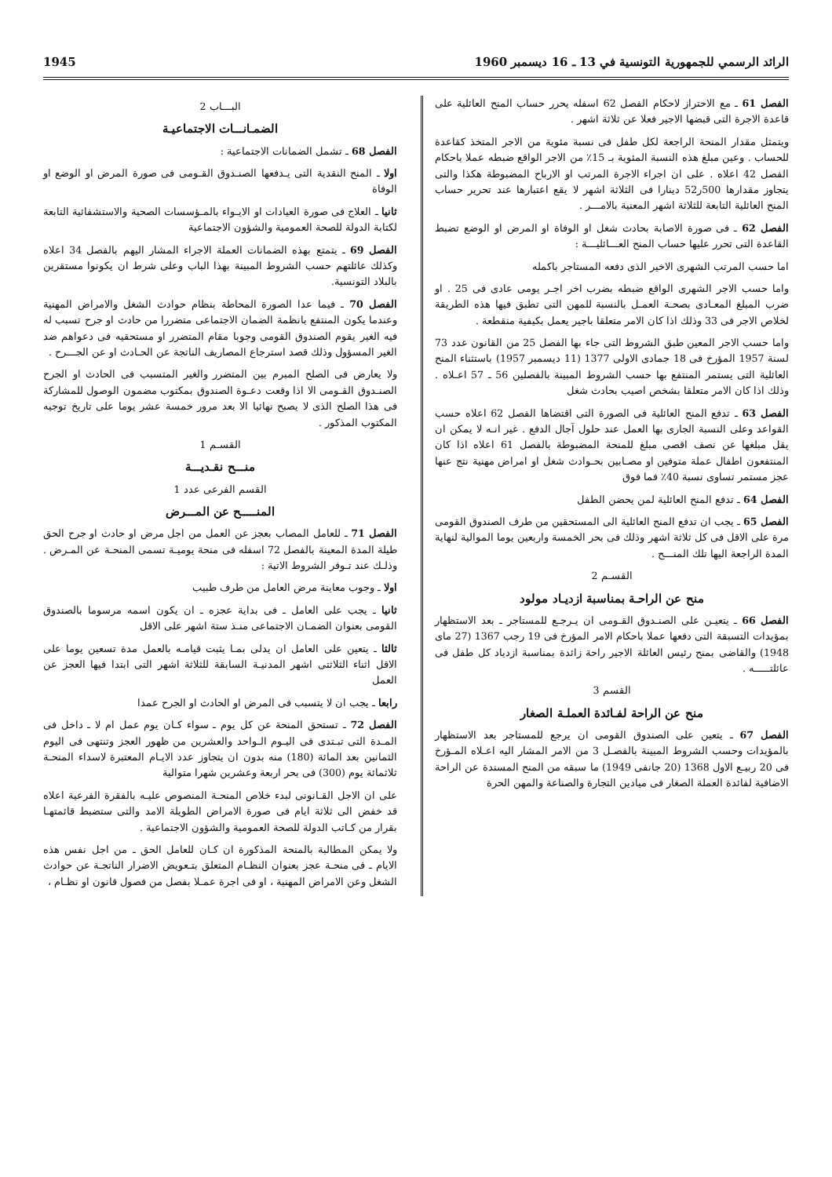الرائد الرسمي للجمهورية التونسية في 13 ـ 16 ديسمبر 1960 1945
الفصل 61 ـ مع الاحتراز لاحكام الفصل 62 اسفله يحرر حساب المنح العائلية على قاعدة الاجرة التى قبضها الاجير فعلا عن ثلاثة اشهر .
ويتمثل مقدار المنحة الراجعة لكل طفل فى نسبة مئوية من الاجر المتخذ كقاعدة للحساب . وعين مبلغ هذه النسبة المئوية بـ 15٪ من الاجر الواقع ضبطه عملا باحكام الفصل 42 اعلاه . على ان اجراء الاجرة المرتب او الارباح المضبوطة هكذا والتى يتجاوز مقدارها 500ر52 دينارا فى الثلاثة اشهر لا يقع اعتبارها عند تحرير حساب المنح العائلية التابعة للثلاثة اشهر المعنية بالامـــر .
الفصل 62 ـ فى صورة الاصابة بحادث شغل او الوفاة او المرض او الوضع تضبط القاعدة التى تحرر عليها حساب المنح العـــائليـــة :
اما حسب المرتب الشهرى الاخير الذى دفعه المستاجر باكمله
واما حسب الاجر الشهرى الواقع ضبطه بضرب اخر اجـر يومى عادى فى 25 . او ضرب المبلغ المعـادى بصحـة العمـل بالنسبة للمهن التى تطبق فيها هذه الطريقة لخلاص الاجر فى 33 وذلك اذا كان الامر متعلقا باجير يعمل بكيفية منقطعة .
واما حسب الاجر المعين طبق الشروط التى جاء بها الفصل 25 من القانون عدد 73 لسنة 1957 المؤرخ فى 18 جمادى الاولى 1377 (11 ديسمبر 1957) باستثناء المنح العائلية التى يستمر المنتفع بها حسب الشروط المبينة بالفصلين 56 ـ 57 اعـلاه . وذلك اذا كان الامر متعلقا بشخص اصيب بحادث شغل
الفصل 63 ـ تدفع المنح العائلية فى الصورة التى اقتضاها الفصل 62 اعلاه حسب القواعد وعلى النسبة الجارى بها العمل عند حلول آجال الدفع . غير انـه لا يمكن ان يقل مبلغها عن نصف اقصى مبلغ للمنحة المضبوطة بالفصل 61 اعلاه اذا كان المنتفعون اطفال عملة متوفين او مصـابين بحـوادث شغل او امراض مهنية نتج عنها عجز مستمر تساوى نسبة 40٪ فما فوق
الفصل 64 ـ تدفع المنح العائلية لمن يحضن الطفل
الفصل 65 ـ يجب ان تدفع المنح العائلية الى المستحقين من طرف الصندوق القومى مرة على الاقل فى كل ثلاثة اشهر وذلك فى بحر الخمسة واربعين يوما الموالية لنهاية المدة الراجعة اليها تلك المنـــح .
القسـم 2
منح عن الراحـة بمناسبة ازديـاد مولود
الفصل 66 ـ يتعيـن على الصنـدوق القـومى ان يـرجـع للمستاجر ـ بعد الاستظهار بمؤيدات التسبقة التى دفعها عملا باحكام الامر المؤرخ فى 19 رجب 1367 (27 ماى 1948) والقاضى بمنح رئيس العائلة الاجير راحة زائدة بمناسبة ازدياد كل طفل فى عائلتـــــه .
القسم 3
منح عن الراحة لفـائدة العملـة الصغار
الفصل 67 ـ يتعين على الصندوق القومى ان يرجع للمستاجر بعد الاستظهار بالمؤيدات وحسب الشروط المبينة بالفصـل 3 من الامر المشار اليه اعـلاه المـؤرخ فى 20 ربيـع الاول 1368 (20 جانفى 1949) ما سبقه من المنح المسندة عن الراحة الاضافية لفائدة العملة الصغار فى ميادين التجارة والصناعة والمهن الحرة
البـــاب 2
الضمـانـــات الاجتماعيـة
الفصل 68 ـ تشمل الضمانات الاجتماعية :
اولا ـ المنح النقدية التى يـدفعها الصنـدوق القـومى فى صورة المرض او الوضع او الوفاة
ثانيا ـ العلاج فى صورة العيادات او الايـواء بالمـؤسسات الصحية والاستشفائية التابعة لكتابة الدولة للصحة العمومية والشؤون الاجتماعية
الفصل 69 ـ يتمتع بهذه الضمانات العملة الاجراء المشار اليهم بالفصل 34 اعلاه وكذلك عائلتهم حسب الشروط المبينة بهذا الباب وعلى شرط ان يكونوا مستقرين بالبلاد التونسية.
الفصل 70 ـ فيما عدا الصورة المحاطة بنظام حوادث الشغل والامراض المهنية وعندما يكون المنتفع بانظمة الضمان الاجتماعى متضررا من حادث او جرح تسبب له فيه الغير يقوم الصندوق القومى وجوبا مقام المتضرر او مستحقيه فى دعواهم ضد الغير المسؤول وذلك قصد استرجاع المصاريف الناتجة عن الحـادث او عن الجـــرح .
ولا يعارض فى الصلح المبرم بين المتضرر والغير المتسبب فى الحادث او الجرح الصنـدوق القـومى الا اذا وقعت دعـوة الصندوق بمكتوب مضمون الوصول للمشاركة فى هذا الصلح الذى لا يصبح نهائيا الا بعد مرور خمسة عشر يوما على تاريخ توجيه المكتوب المذكور .
القسـم 1
منـــح نقـديـــة
القسم الفرعى عدد 1
المنـــــح عن المـــرض
الفصل 71 ـ للعامل المصاب بعجز عن العمل من اجل مرض او حادث او جرح الحق طيلة المدة المعينة بالفصل 72 اسفله فى منحة يوميـة تسمى المنحـة عن المـرض . وذلـك عند تـوفر الشروط الاتية :
اولا ـ وجوب معاينة مرض العامل من طرف طبيب
ثانيا ـ يجب على العامل ـ فى بداية عجزه ـ ان يكون اسمه مرسوما بالصندوق القومى بعنوان الضمـان الاجتماعى منـذ ستة اشهر على الاقل
ثالثا ـ يتعين على العامل ان يدلى بمـا يثبت قيامـه بالعمل مدة تسعين يوما على الاقل اثناء الثلاثتى اشهر المدنيـة السابقة للثلاثة اشهر التى ابتدا فيها العجز عن العمل
رابعا ـ يجب ان لا يتسبب فى المرض او الحادث او الجرح عمدا
الفصل 72 ـ تستحق المنحة عن كل يوم ـ سواء كـان يوم عمل ام لا ـ داخل فى المـدة التى تبـتدى فى اليـوم الـواحد والعشرين من ظهور العجز وتنتهى فى اليوم الثمانين بعد المائة (180) منه بدون ان يتجاوز عدد الايـام المعتبرة لاسداء المنحـة ثلاثمائة يوم (300) فى بحر اربعة وعشرين شهرا متوالية
على ان الاجل القـانونى لبدء خلاص المنحـة المنصوص عليـه بالفقرة الفرعية اعلاه قد خفض الى ثلاثة ايام فى صورة الامراض الطويلة الامد والتى ستضبط قائمتهـا بقرار من كـاتب الدولة للصحة العمومية والشؤون الاجتماعية .
ولا يمكن المطالبة بالمنحة المذكورة ان كـان للعامل الحق ـ من اجل نفس هذه الايام ـ فى منحـة عجز بعنوان النظـام المتعلق بتـعويض الاضرار الناتجـة عن حوادث الشغل وعن الامراض المهنية ، او فى اجرة عمـلا بفصل من فصول قانون او نظـام ،